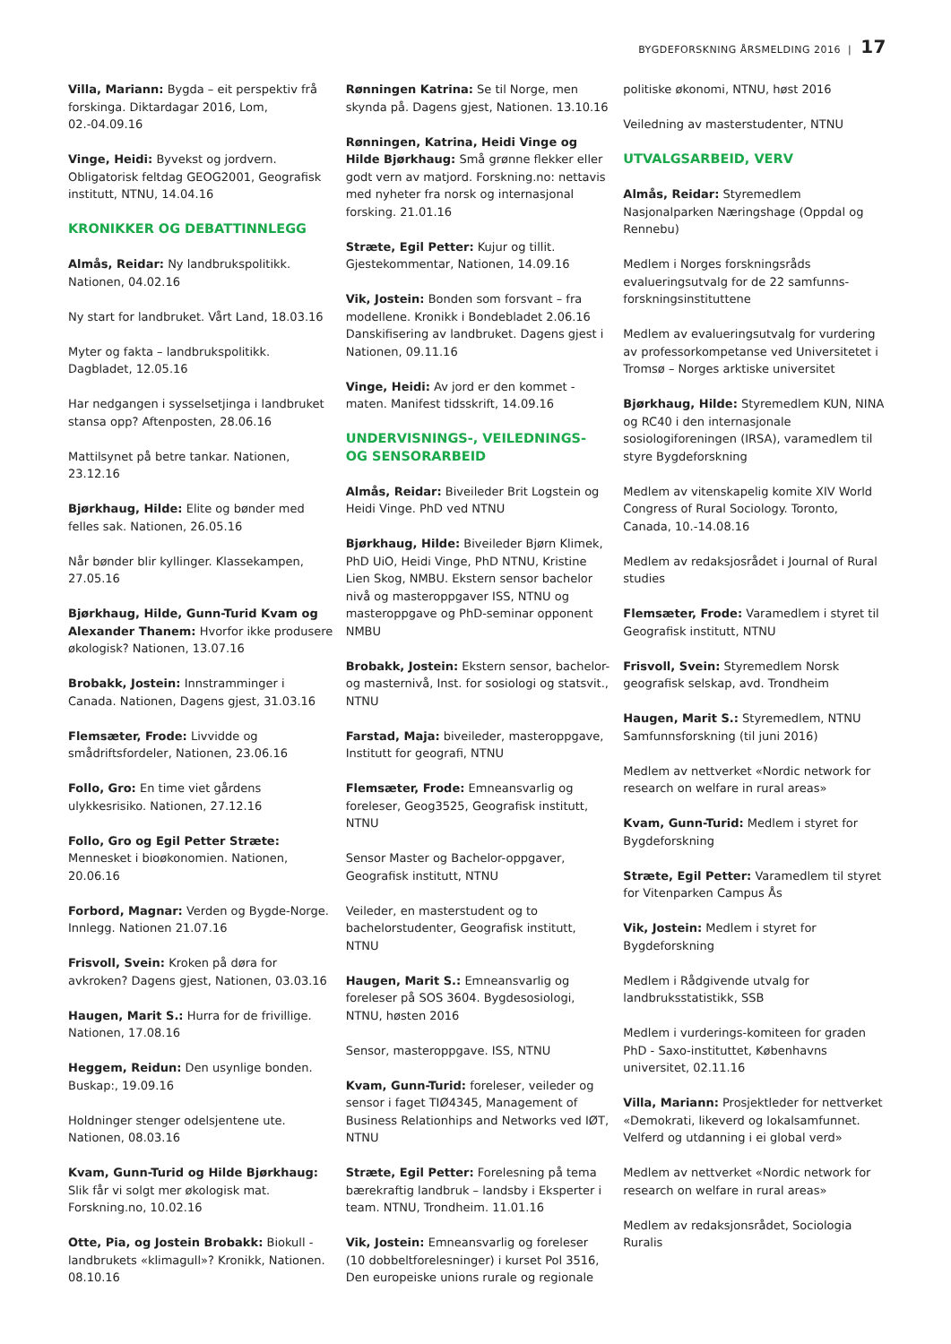BYGDEFORSKNING ÅRSMELDING 2016 | 17
Villa, Mariann: Bygda – eit perspektiv frå forskinga. Diktardagar 2016, Lom, 02.-04.09.16
Vinge, Heidi: Byvekst og jordvern. Obligatorisk feltdag GEOG2001, Geografisk institutt, NTNU, 14.04.16
KRONIKKER OG DEBATTINNLEGG
Almås, Reidar: Ny landbrukspolitikk. Nationen, 04.02.16
Ny start for landbruket. Vårt Land, 18.03.16
Myter og fakta – landbrukspolitikk. Dagbladet, 12.05.16
Har nedgangen i sysselsetjinga i landbruket stansa opp? Aftenposten, 28.06.16
Mattilsynet på betre tankar. Nationen, 23.12.16
Bjørkhaug, Hilde: Elite og bønder med felles sak. Nationen, 26.05.16
Når bønder blir kyllinger. Klassekampen, 27.05.16
Bjørkhaug, Hilde, Gunn-Turid Kvam og Alexander Thanem: Hvorfor ikke produsere økologisk? Nationen, 13.07.16
Brobakk, Jostein: Innstramminger i Canada. Nationen, Dagens gjest, 31.03.16
Flemsæter, Frode: Livvidde og smådriftsfordeler, Nationen, 23.06.16
Follo, Gro: En time viet gårdens ulykkesrisiko. Nationen, 27.12.16
Follo, Gro og Egil Petter Stræte: Mennesket i bioøkonomien. Nationen, 20.06.16
Forbord, Magnar: Verden og Bygde-Norge. Innlegg. Nationen 21.07.16
Frisvoll, Svein: Kroken på døra for avkroken? Dagens gjest, Nationen, 03.03.16
Haugen, Marit S.: Hurra for de frivillige. Nationen, 17.08.16
Heggem, Reidun: Den usynlige bonden. Buskap:, 19.09.16
Holdninger stenger odelsjentene ute. Nationen, 08.03.16
Kvam, Gunn-Turid og Hilde Bjørkhaug: Slik får vi solgt mer økologisk mat. Forskning.no, 10.02.16
Otte, Pia, og Jostein Brobakk: Biokull - landbrukets «klimagull»? Kronikk, Nationen. 08.10.16
Rønningen Katrina: Se til Norge, men skynda på. Dagens gjest, Nationen. 13.10.16
Rønningen, Katrina, Heidi Vinge og Hilde Bjørkhaug: Små grønne flekker eller godt vern av matjord. Forskning.no: nettavis med nyheter fra norsk og internasjonal forsking. 21.01.16
Stræte, Egil Petter: Kujur og tillit. Gjestekommentar, Nationen, 14.09.16
Vik, Jostein: Bonden som forsvant – fra modellene. Kronikk i Bondebladet 2.06.16 Danskifisering av landbruket. Dagens gjest i Nationen, 09.11.16
Vinge, Heidi: Av jord er den kommet - maten. Manifest tidsskrift, 14.09.16
UNDERVISNINGS-, VEILEDNINGS- OG SENSORARBEID
Almås, Reidar: Biveileder Brit Logstein og Heidi Vinge. PhD ved NTNU
Bjørkhaug, Hilde: Biveileder Bjørn Klimek, PhD UiO, Heidi Vinge, PhD NTNU, Kristine Lien Skog, NMBU. Ekstern sensor bachelor nivå og masteroppgaver ISS, NTNU og masteroppgave og PhD-seminar opponent NMBU
Brobakk, Jostein: Ekstern sensor, bachelor- og masternivå, Inst. for sosiologi og statsvit., NTNU
Farstad, Maja: biveileder, masteroppgave, Institutt for geografi, NTNU
Flemsæter, Frode: Emneansvarlig og foreleser, Geog3525, Geografisk institutt, NTNU
Sensor Master og Bachelor-oppgaver, Geografisk institutt, NTNU
Veileder, en masterstudent og to bachelorstudenter, Geografisk institutt, NTNU
Haugen, Marit S.: Emneansvarlig og foreleser på SOS 3604. Bygdesosiologi, NTNU, høsten 2016
Sensor, masteroppgave. ISS, NTNU
Kvam, Gunn-Turid: foreleser, veileder og sensor i faget TIØ4345, Management of Business Relationhips and Networks ved IØT, NTNU
Stræte, Egil Petter: Forelesning på tema bærekraftig landbruk – landsby i Eksperter i team. NTNU, Trondheim. 11.01.16
Vik, Jostein: Emneansvarlig og foreleser (10 dobbeltforelesninger) i kurset Pol 3516, Den europeiske unions rurale og regionale
politiske økonomi, NTNU, høst 2016
Veiledning av masterstudenter, NTNU
UTVALGSARBEID, VERV
Almås, Reidar: Styremedlem Nasjonalparken Næringshage (Oppdal og Rennebu)
Medlem i Norges forskningsråds evalueringsutvalg for de 22 samfunns-forskningsinstituttene
Medlem av evalueringsutvalg for vurdering av professorkompetanse ved Universitetet i Tromsø – Norges arktiske universitet
Bjørkhaug, Hilde: Styremedlem KUN, NINA og RC40 i den internasjonale sosiologiforeningen (IRSA), varamedlem til styre Bygdeforskning
Medlem av vitenskapelig komite XIV World Congress of Rural Sociology. Toronto, Canada, 10.-14.08.16
Medlem av redaksjosrådet i Journal of Rural studies
Flemsæter, Frode: Varamedlem i styret til Geografisk institutt, NTNU
Frisvoll, Svein: Styremedlem Norsk geografisk selskap, avd. Trondheim
Haugen, Marit S.: Styremedlem, NTNU Samfunnsforskning (til juni 2016)
Medlem av nettverket «Nordic network for research on welfare in rural areas»
Kvam, Gunn-Turid: Medlem i styret for Bygdeforskning
Stræte, Egil Petter: Varamedlem til styret for Vitenparken Campus Ås
Vik, Jostein: Medlem i styret for Bygdeforskning
Medlem i Rådgivende utvalg for landbruksstatistikk, SSB
Medlem i vurderings-komiteen for graden PhD - Saxo-instituttet, Københavns universitet, 02.11.16
Villa, Mariann: Prosjektleder for nettverket «Demokrati, likeverd og lokalsamfunnet. Velferd og utdanning i ei global verd»
Medlem av nettverket «Nordic network for research on welfare in rural areas»
Medlem av redaksjonsrådet, Sociologia Ruralis